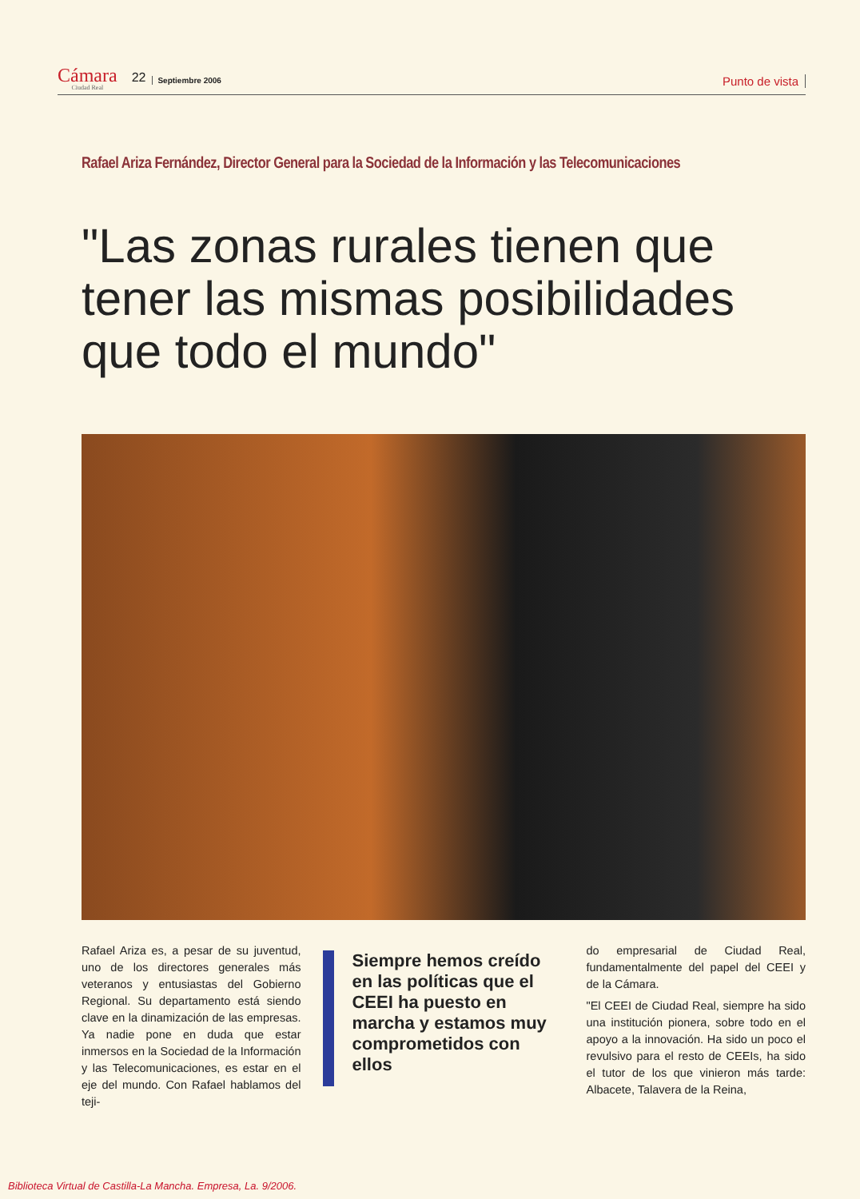Cámara
Ciudad Real
22 Septiembre 2006 Punto de vista
Rafael Ariza Fernández, Director General para la Sociedad de la Información y las Telecomunicaciones
"Las zonas rurales tienen que tener las mismas posibilidades que todo el mundo"
Rafael Ariza es, a pesar de su juventud, uno de los directores generales más veteranos y entusiastas del Gobierno Regional. Su departamento está siendo clave en la dinamización de las empresas. Ya nadie pone en duda que estar inmersos en la Sociedad de la Información y las Telecomunicaciones, es estar en el eje del mundo. Con Rafael hablamos del teji-
Siempre hemos creído en las políticas que el CEEI ha puesto en marcha y estamos muy comprometidos con ellos
do empresarial de Ciudad Real, fundamentalmente del papel del CEEI y de la Cámara.
"El CEEI de Ciudad Real, siempre ha sido una institución pionera, sobre todo en el apoyo a la innovación. Ha sido un poco el revulsivo para el resto de CEEIs, ha sido el tutor de los que vinieron más tarde: Albacete, Talavera de la Reina,
Biblioteca Virtual de Castilla-La Mancha. Empresa, La. 9/2006.